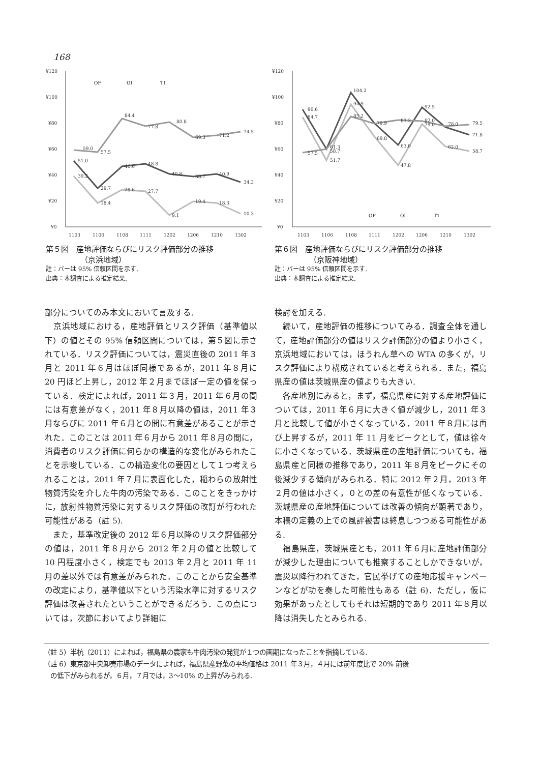168
¥120
¥100
¥80
¥60
¥40
¥20
¥0
1103
1106
1108
1111
1202
1206
1210
1302
OF
OI
T1
59.0
57.5
84.4
77.8
80.8
69.3
71.2
74.5
51.0
29.7
46.6
48.8
40.8
38.7
40.9
34.3
39.2
18.4
28.6
27.7
9.1
19.4
18.3
10.3
第５図　産地評価ならびにリスク評価部分の推移
（京浜地域）
註：バーは 95% 信頼区間を示す.
出典：本調査による推定結果.
¥120
¥100
¥80
¥60
¥40
¥20
¥0
1103
1106
1108
1111
1202
1206
1210
1302
90.6
84.7
61.3
58.7
104.2
94.9
85.2
79.9
69.8
83.3
63.0
47.8
92.5
82.0
79.0
78.0
62.0
79.5
71.8
58.7
57.5
51.7
OF
OI
T1
第６図　産地評価ならびにリスク評価部分の推移
（京阪神地域）
註：バーは 95% 信頼区間を示す.
出典：本調査による推定結果.
部分についてのみ本文において言及する.
　京浜地域における，産地評価とリスク評価（基準値以下）の値とその 95% 信頼区間については，第５図に示されている．リスク評価については，震災直後の 2011 年３月と 2011 年６月はほぼ同様であるが，2011 年８月に 20 円ほど上昇し，2012 年２月までほぼ一定の値を保っている．検定によれば，2011 年３月，2011 年６月の間には有意差がなく，2011 年８月以降の値は，2011 年３月ならびに 2011 年６月との間に有意差があることが示された．このことは 2011 年６月から 2011 年８月の間に，消費者のリスク評価に何らかの構造的な変化がみられたことを示唆している．この構造変化の要因として１つ考えられることは，2011 年７月に表面化した，稲わらの放射性物質汚染を介した牛肉の汚染である．このことをきっかけに，放射性物質汚染に対するリスク評価の改訂が行われた可能性がある（註 5).
　また，基準改定後の 2012 年６月以降のリスク評価部分の値は，2011 年８月から 2012 年２月の値と比較して 10 円程度小さく，検定でも 2013 年２月と 2011 年 11 月の差以外では有意差がみられた．このことから安全基準の改定により，基準値以下という汚染水準に対するリスク評価は改善されたということができるだろう．この点については，次節においてより詳細に
検討を加える.
　続いて，産地評価の推移についてみる．調査全体を通して，産地評価部分の値はリスク評価部分の値より小さく，京浜地域においては，ほうれん草への WTA の多くが，リスク評価により構成されていると考えられる．また，福島県産の値は茨城県産の値よりも大きい.
　各産地別にみると，まず，福島県産に対する産地評価については，2011 年６月に大きく値が減少し，2011 年３月と比較して値が小さくなっている．2011 年８月には再び上昇するが，2011 年 11 月をピークとして，値は徐々に小さくなっている．茨城県産の産地評価についても，福島県産と同様の推移であり，2011 年８月をピークにその後減少する傾向がみられる．特に 2012 年２月，2013 年２月の値は小さく，０との差の有意性が低くなっている．茨城県産の産地評価については改善の傾向が顕著であり，本稿の定義の上での風評被害は終息しつつある可能性がある.
　福島県産，茨城県産とも，2011 年６月に産地評価部分が減少した理由についても推察することしかできないが，震災以降行われてきた，官民挙げての産地応援キャンペーンなどが功を奏した可能性もある（註 6)．ただし，仮に効果があったとしてもそれは短期的であり 2011 年８月以降は消失したとみられる.
（註 5）半杭（2011）によれば，福島県の農家も牛肉汚染の発覚が１つの画期になったことを指摘している.
（註 6）東京都中央卸売市場のデータによれば，福島県産野菜の平均価格は 2011 年３月，４月には前年度比で 20% 前後
　の低下がみられるが，６月，７月では，3〜10% の上昇がみられる.